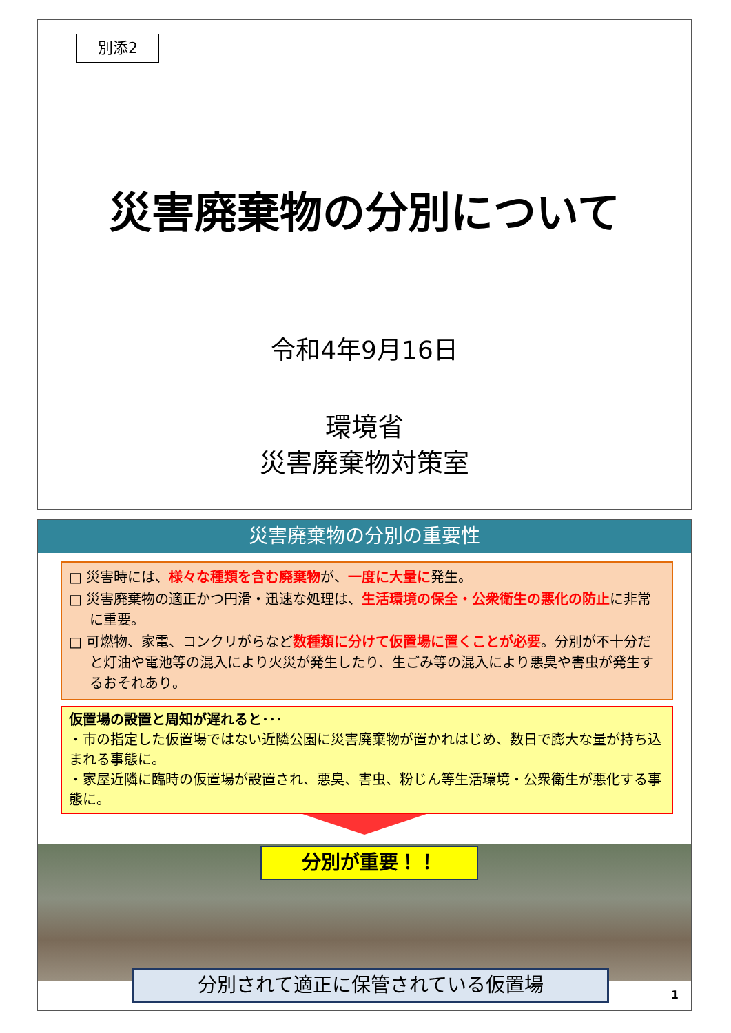別添2
災害廃棄物の分別について
令和4年9月16日
環境省
災害廃棄物対策室
災害廃棄物の分別の重要性
□ 災害時には、様々な種類を含む廃棄物が、一度に大量に発生。
□ 災害廃棄物の適正かつ円滑・迅速な処理は、生活環境の保全・公衆衛生の悪化の防止に非常に重要。
□ 可燃物、家電、コンクリがらなど数種類に分けて仮置場に置くことが必要。分別が不十分だと灯油や電池等の混入により火災が発生したり、生ごみ等の混入により悪臭や害虫が発生するおそれあり。
仮置場の設置と周知が遅れると･･･
・市の指定した仮置場ではない近隣公園に災害廃棄物が置かれはじめ、数日で膨大な量が持ち込まれる事態に。
・家屋近隣に臨時の仮置場が設置され、悪臭、害虫、粉じん等生活環境・公衆衛生が悪化する事態に。
分別が重要！！
分別されて適正に保管されている仮置場
1